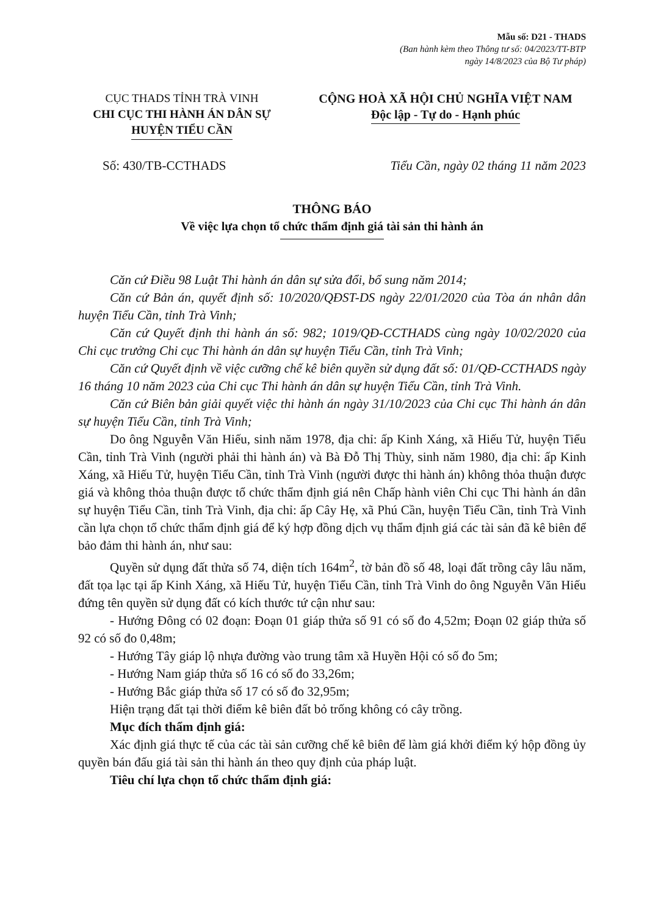Mẫu số: D21 - THADS
(Ban hành kèm theo Thông tư số: 04/2023/TT-BTP
ngày 14/8/2023 của Bộ Tư pháp)
CỤC THADS TỈNH TRÀ VINH
CHI CỤC THI HÀNH ÁN DÂN SỰ
HUYỆN TIỂU CẦN
CỘNG HOÀ XÃ HỘI CHỦ NGHĨA VIỆT NAM
Độc lập - Tự do - Hạnh phúc
Số: 430/TB-CCTHADS Tiểu Cần, ngày 02 tháng 11 năm 2023
THÔNG BÁO
Về việc lựa chọn tổ chức thẩm định giá tài sản thi hành án
Căn cứ Điều 98 Luật Thi hành án dân sự sửa đổi, bổ sung năm 2014;
Căn cứ Bản án, quyết định số: 10/2020/QĐST-DS ngày 22/01/2020 của Tòa án nhân dân huyện Tiểu Cần, tỉnh Trà Vinh;
Căn cứ Quyết định thi hành án số: 982; 1019/QĐ-CCTHADS cùng ngày 10/02/2020 của Chi cục trưởng Chi cục Thi hành án dân sự huyện Tiểu Cần, tỉnh Trà Vinh;
Căn cứ Quyết định về việc cưỡng chế kê biên quyền sử dụng đất số: 01/QĐ-CCTHADS ngày 16 tháng 10 năm 2023 của Chi cục Thi hành án dân sự huyện Tiểu Cần, tỉnh Trà Vinh.
Căn cứ Biên bản giải quyết việc thi hành án ngày 31/10/2023 của Chi cục Thi hành án dân sự huyện Tiểu Cần, tỉnh Trà Vinh;
Do ông Nguyễn Văn Hiếu, sinh năm 1978, địa chỉ: ấp Kinh Xáng, xã Hiếu Tử, huyện Tiểu Cần, tỉnh Trà Vinh (người phải thi hành án) và Bà Đỗ Thị Thùy, sinh năm 1980, địa chỉ: ấp Kinh Xáng, xã Hiếu Tử, huyện Tiểu Cần, tỉnh Trà Vinh (người được thi hành án) không thỏa thuận được giá và không thỏa thuận được tổ chức thẩm định giá nên Chấp hành viên Chi cục Thi hành án dân sự huyện Tiểu Cần, tỉnh Trà Vinh, địa chỉ: ấp Cây Hẹ, xã Phú Cần, huyện Tiểu Cần, tỉnh Trà Vinh cần lựa chọn tổ chức thẩm định giá để ký hợp đồng dịch vụ thẩm định giá các tài sản đã kê biên để bảo đảm thi hành án, như sau:
Quyền sử dụng đất thửa số 74, diện tích 164m<sup>2</sup>, tờ bản đồ số 48, loại đất trồng cây lâu năm, đất tọa lạc tại ấp Kinh Xáng, xã Hiếu Tử, huyện Tiểu Cần, tỉnh Trà Vinh do ông Nguyễn Văn Hiếu đứng tên quyền sử dụng đất có kích thước tứ cận như sau:
- Hướng Đông có 02 đoạn: Đoạn 01 giáp thửa số 91 có số đo 4,52m; Đoạn 02 giáp thửa số 92 có số đo 0,48m;
- Hướng Tây giáp lộ nhựa đường vào trung tâm xã Huyền Hội có số đo 5m;
- Hướng Nam giáp thửa số 16 có số đo 33,26m;
- Hướng Bắc giáp thửa số 17 có số đo 32,95m;
Hiện trạng đất tại thời điểm kê biên đất bỏ trống không có cây trồng.
Mục đích thẩm định giá:
Xác định giá thực tế của các tài sản cưỡng chế kê biên để làm giá khởi điểm ký hộp đồng ủy quyền bán đấu giá tài sản thi hành án theo quy định của pháp luật.
Tiêu chí lựa chọn tổ chức thẩm định giá: